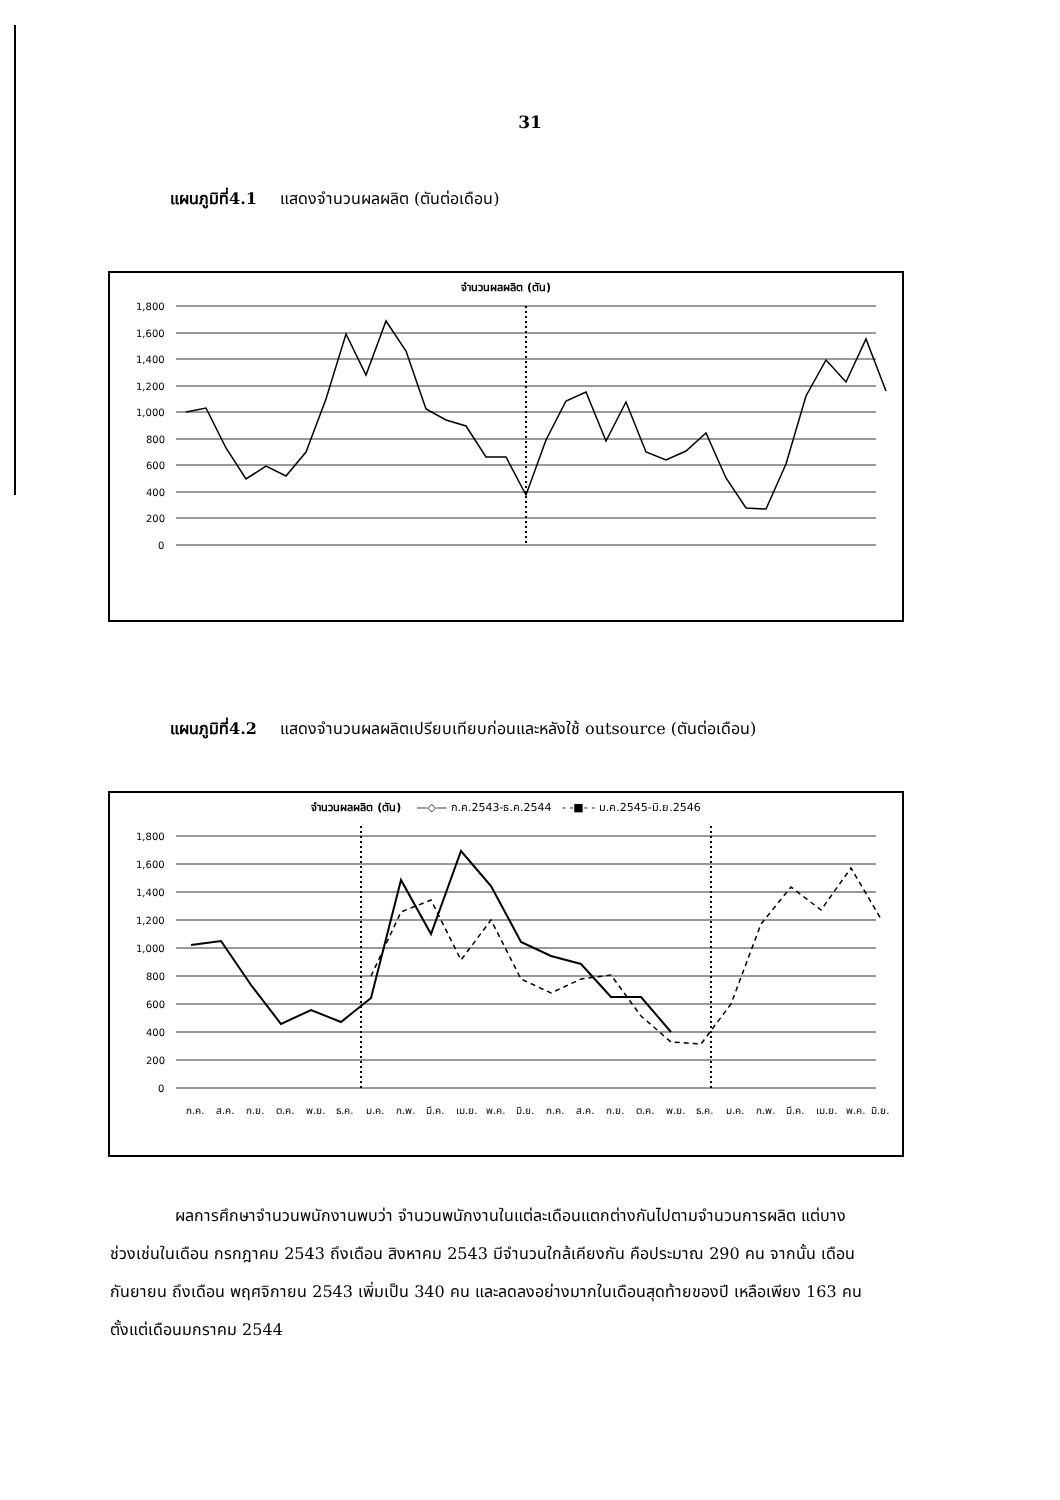31
แผนภูมิที่4.1 แสดงจำนวนผลผลิต (ตันต่อเดือน)
จำนวนผลผลิต (ตัน)
1,800
1,600
1,400
1,200
1,000
800
600
400
200
0
แผนภูมิที่4.2 แสดงจำนวนผลผลิตเปรียบเทียบก่อนและหลังใช้ outsource (ตันต่อเดือน)
จำนวนผลผลิต (ตัน) —◇— ก.ค.2543-ธ.ค.2544 - -■- - ม.ค.2545-มิ.ย.2546
1,800
1,600
1,400
1,200
1,000
800
600
400
200
0
ก.ค.
ส.ค.
ก.ย.
ต.ค.
พ.ย.
ธ.ค.
ม.ค.
ก.พ.
มี.ค.
เม.ย.
พ.ค.
มิ.ย.
ก.ค.
ส.ค.
ก.ย.
ต.ค.
พ.ย.
ธ.ค.
ม.ค.
ก.พ.
มี.ค.
เม.ย.
พ.ค.
มิ.ย.
ผลการศึกษาจำนวนพนักงานพบว่า จำนวนพนักงานในแต่ละเดือนแตกต่างกันไปตามจำนวนการผลิต แต่บางช่วงเช่นในเดือน กรกฎาคม 2543 ถึงเดือน สิงหาคม 2543 มีจำนวนใกล้เคียงกัน คือประมาณ 290 คน จากนั้น เดือน กันยายน ถึงเดือน พฤศจิกายน 2543 เพิ่มเป็น 340 คน และลดลงอย่างมากในเดือนสุดท้ายของปี เหลือเพียง 163 คน ตั้งแต่เดือนมกราคม 2544